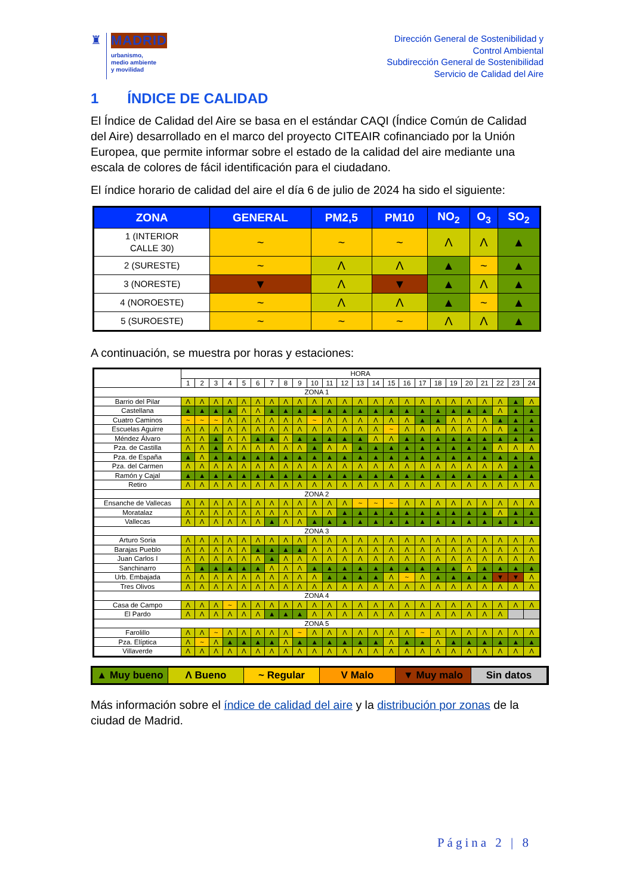♜ MADRID
urbanismo,
medio ambiente
y movilidad
Dirección General de Sostenibilidad y
Control Ambiental
Subdirección General de Sostenibilidad
Servicio de Calidad del Aire
1 ÍNDICE DE CALIDAD
El Índice de Calidad del Aire se basa en el estándar CAQI (Índice Común de Calidad del Aire) desarrollado en el marco del proyecto CITEAIR cofinanciado por la Unión Europea, que permite informar sobre el estado de la calidad del aire mediante una escala de colores de fácil identificación para el ciudadano.
El índice horario de calidad del aire el día 6 de julio de 2024 ha sido el siguiente:
| ZONA | GENERAL | PM2,5 | PM10 | NO<sub>2</sub> | O<sub>3</sub> | SO<sub>2</sub> |
| --- | --- | --- | --- | --- | --- | --- |
| 1 (INTERIOR CALLE 30) | ~ | ~ | ~ | Λ | Λ | ▲ |
| 2 (SURESTE) | ~ | Λ | Λ | ▲ | ~ | ▲ |
| 3 (NORESTE) | ▼ | Λ | ▼ | ▲ | Λ | ▲ |
| 4 (NOROESTE) | ~ | Λ | Λ | ▲ | ~ | ▲ |
| 5 (SUROESTE) | ~ | ~ | ~ | Λ | Λ | ▲ |
A continuación, se muestra por horas y estaciones:
| | HORA | | | | | | | | | | | | | | | | | | | | | | | |
| --- | --- | --- | --- | --- | --- | --- | --- | --- | --- | --- | --- | --- | --- | --- | --- | --- | --- | --- | --- | --- | --- | --- | --- | --- |
| | 1 | 2 | 3 | 4 | 5 | 6 | 7 | 8 | 9 | 10 | 11 | 12 | 13 | 14 | 15 | 16 | 17 | 18 | 19 | 20 | 21 | 22 | 23 | 24 |
| ZONA 1 | | | | | | | | | | | | | | | | | | | | | | | | |
| Barrio del Pilar | Λ | Λ | Λ | Λ | Λ | Λ | Λ | Λ | Λ | Λ | Λ | Λ | Λ | Λ | Λ | Λ | Λ | Λ | Λ | Λ | Λ | Λ | ▲ | Λ |
| Castellana | ▲ | ▲ | ▲ | ▲ | Λ | Λ | ▲ | ▲ | ▲ | ▲ | ▲ | ▲ | ▲ | ▲ | ▲ | ▲ | ▲ | ▲ | ▲ | ▲ | ▲ | Λ | ▲ | ▲ |
| Cuatro Caminos | ~ | ~ | ~ | Λ | Λ | Λ | Λ | Λ | Λ | ~ | Λ | Λ | Λ | Λ | Λ | Λ | ▲ | ▲ | Λ | Λ | Λ | ▲ | ▲ | ▲ |
| Escuelas Aguirre | Λ | Λ | Λ | Λ | Λ | Λ | Λ | Λ | Λ | Λ | Λ | Λ | Λ | Λ | ~ | Λ | Λ | Λ | Λ | Λ | Λ | Λ | ▲ | ▲ |
| Méndez Álvaro | Λ | Λ | ▲ | Λ | Λ | ▲ | ▲ | Λ | ▲ | ▲ | ▲ | ▲ | ▲ | Λ | Λ | ▲ | ▲ | ▲ | ▲ | ▲ | ▲ | ▲ | ▲ | ▲ |
| Pza. de Castilla | Λ | Λ | ▲ | Λ | Λ | Λ | Λ | Λ | Λ | ▲ | Λ | Λ | ▲ | ▲ | ▲ | ▲ | ▲ | ▲ | ▲ | ▲ | ▲ | Λ | Λ | Λ |
| Pza. de España | ▲ | Λ | ▲ | ▲ | ▲ | ▲ | ▲ | ▲ | ▲ | ▲ | ▲ | ▲ | ▲ | ▲ | ▲ | ▲ | ▲ | ▲ | ▲ | ▲ | ▲ | ▲ | ▲ | ▲ |
| Pza. del Carmen | Λ | Λ | Λ | Λ | Λ | Λ | Λ | Λ | Λ | Λ | Λ | Λ | Λ | Λ | Λ | Λ | Λ | Λ | Λ | Λ | Λ | Λ | ▲ | ▲ |
| Ramón y Cajal | ▲ | ▲ | ▲ | ▲ | ▲ | ▲ | ▲ | ▲ | ▲ | ▲ | ▲ | ▲ | ▲ | ▲ | ▲ | ▲ | ▲ | ▲ | ▲ | ▲ | ▲ | ▲ | ▲ | ▲ |
| Retiro | Λ | Λ | Λ | Λ | Λ | Λ | Λ | Λ | Λ | Λ | Λ | Λ | Λ | Λ | Λ | Λ | Λ | Λ | Λ | Λ | Λ | Λ | Λ | Λ |
| ZONA 2 | | | | | | | | | | | | | | | | | | | | | | | | |
| Ensanche de Vallecas | Λ | Λ | Λ | Λ | Λ | Λ | Λ | Λ | Λ | Λ | Λ | Λ | ~ | ~ | ~ | Λ | Λ | Λ | Λ | Λ | Λ | Λ | Λ | Λ |
| Moratalaz | Λ | Λ | Λ | Λ | Λ | Λ | Λ | Λ | Λ | Λ | Λ | ▲ | ▲ | ▲ | ▲ | ▲ | ▲ | ▲ | ▲ | ▲ | ▲ | Λ | ▲ | ▲ |
| Vallecas | Λ | Λ | Λ | Λ | Λ | Λ | ▲ | Λ | Λ | ▲ | ▲ | ▲ | ▲ | ▲ | ▲ | ▲ | ▲ | ▲ | ▲ | ▲ | ▲ | ▲ | ▲ | ▲ |
| ZONA 3 | | | | | | | | | | | | | | | | | | | | | | | | |
| Arturo Soria | Λ | Λ | Λ | Λ | Λ | Λ | Λ | Λ | Λ | Λ | Λ | Λ | Λ | Λ | Λ | Λ | Λ | Λ | Λ | Λ | Λ | Λ | Λ | Λ |
| Barajas Pueblo | Λ | Λ | Λ | Λ | Λ | ▲ | ▲ | ▲ | ▲ | Λ | Λ | Λ | Λ | Λ | Λ | Λ | Λ | Λ | Λ | Λ | Λ | Λ | Λ | Λ |
| Juan Carlos I | Λ | Λ | Λ | Λ | Λ | Λ | ▲ | Λ | Λ | Λ | Λ | Λ | Λ | Λ | Λ | Λ | Λ | Λ | Λ | Λ | Λ | Λ | Λ | Λ |
| Sanchinarro | Λ | ▲ | ▲ | ▲ | ▲ | ▲ | Λ | Λ | Λ | ▲ | ▲ | ▲ | ▲ | ▲ | ▲ | ▲ | ▲ | ▲ | ▲ | Λ | ▲ | ▲ | ▲ | ▲ |
| Urb. Embajada | Λ | Λ | Λ | Λ | Λ | Λ | Λ | Λ | Λ | Λ | ▲ | ▲ | ▲ | ▲ | Λ | ~ | Λ | ▲ | ▲ | ▲ | ▲ | ▼ | ▼ | Λ |
| Tres Olivos | Λ | Λ | Λ | Λ | Λ | Λ | Λ | Λ | Λ | Λ | Λ | Λ | Λ | Λ | Λ | Λ | Λ | Λ | Λ | Λ | Λ | Λ | Λ | Λ |
| ZONA 4 | | | | | | | | | | | | | | | | | | | | | | | | |
| Casa de Campo | Λ | Λ | Λ | ~ | Λ | Λ | Λ | Λ | Λ | Λ | Λ | Λ | Λ | Λ | Λ | Λ | Λ | Λ | Λ | Λ | Λ | Λ | Λ | Λ |
| El Pardo | Λ | Λ | Λ | Λ | Λ | Λ | ▲ | ▲ | ▲ | Λ | Λ | Λ | Λ | Λ | Λ | Λ | Λ | Λ | Λ | Λ | Λ | Λ | | |
| ZONA 5 | | | | | | | | | | | | | | | | | | | | | | | | |
| Farolillo | Λ | Λ | ~ | Λ | Λ | Λ | Λ | Λ | ~ | Λ | Λ | Λ | Λ | Λ | Λ | Λ | ~ | Λ | Λ | Λ | Λ | Λ | Λ | Λ |
| Pza. Elíptica | Λ | ~ | Λ | ▲ | ▲ | ▲ | ▲ | Λ | ▲ | ▲ | ▲ | ▲ | ▲ | ▲ | Λ | ▲ | ▲ | Λ | ▲ | ▲ | ▲ | ▲ | ▲ | ▲ |
| Villaverde | Λ | Λ | Λ | Λ | Λ | Λ | Λ | Λ | Λ | Λ | Λ | Λ | Λ | Λ | Λ | Λ | Λ | Λ | Λ | Λ | Λ | Λ | Λ | Λ |
▲ Muy bueno Λ Bueno ~ Regular V Malo ▼ Muy malo Sin datos
Más información sobre el índice de calidad del aire y la distribución por zonas de la ciudad de Madrid.
Página 2 | 8